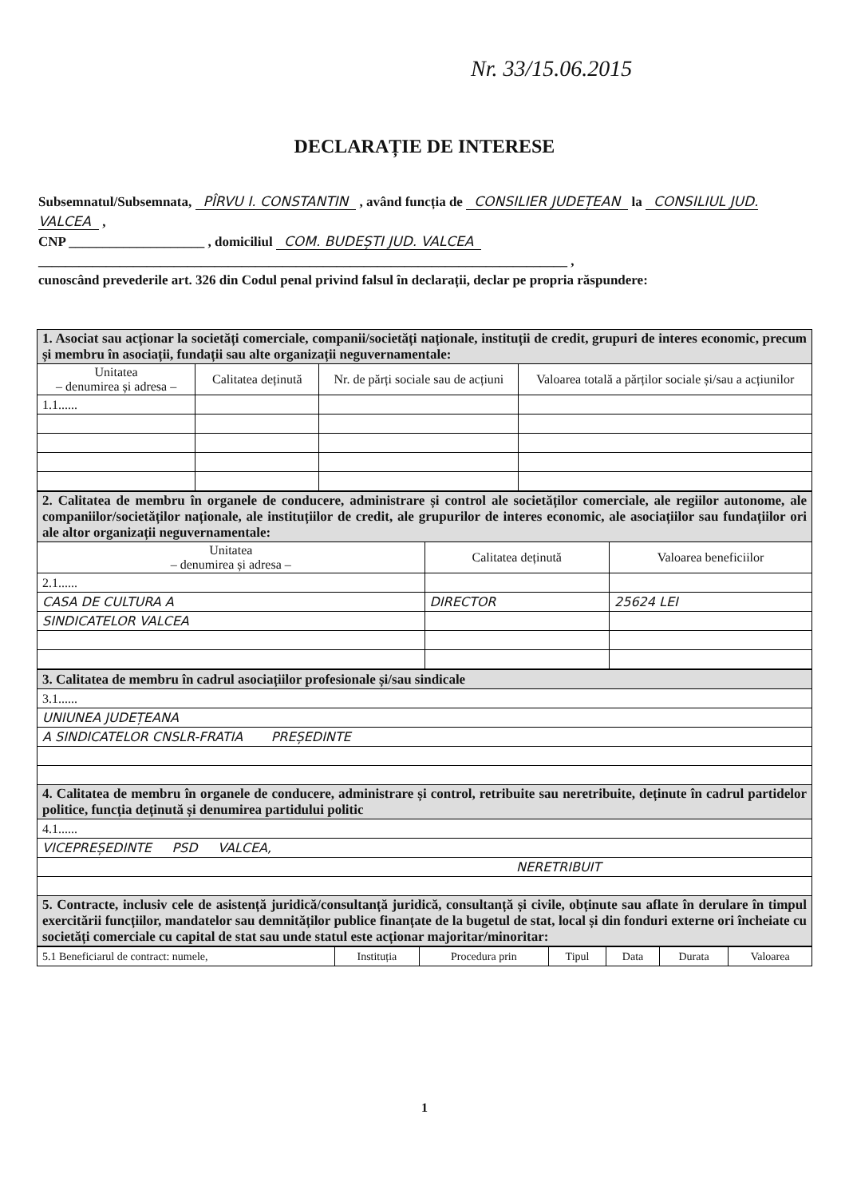Nr. 33/15.06.2015
DECLARAȚIE DE INTERESE
Subsemnatul/Subsemnata, PÎRVU I. CONSTANTIN , având funcția de CONSILIER JUDEȚEAN la CONSILIUL JUD. VALCEA ,
CNP ____________________ , domiciliul COM. BUDEȘTI JUD. VALCEA
______________________________________________________________________________ ,
cunoscând prevederile art. 326 din Codul penal privind falsul în declarații, declar pe propria răspundere:
| 1. Asociat sau acționar la societăți comerciale, companii/societăți naționale, instituții de credit, grupuri de interes economic, precum și membru în asociații, fundații sau alte organizații neguvernamentale: | | | |
| Unitatea – denumirea și adresa – | Calitatea deținută | Nr. de părți sociale sau de acțiuni | Valoarea totală a părților sociale și/sau a acțiunilor |
| 1.1...... | | | |
| 2. Calitatea de membru în organele de conducere, administrare și control ale societăților comerciale, ale regiilor autonome, ale companiilor/societăților naționale, ale instituțiilor de credit, ale grupurilor de interes economic, ale asociațiilor sau fundațiilor ori ale altor organizații neguvernamentale: | | |
| Unitatea – denumirea și adresa – | Calitatea deținută | Valoarea beneficiilor |
| 2.1...... | | |
| CASA DE CULTURA A | DIRECTOR | 25624 LEI |
| SINDICATELOR VALCEA | | |
| 3. Calitatea de membru în cadrul asociațiilor profesionale și/sau sindicale |
| 3.1...... |
| UNIUNEA JUDEȚEANA |
| A SINDICATELOR CNSLR-FRATIA PREȘEDINTE |
| 4. Calitatea de membru în organele de conducere, administrare și control, retribuite sau neretribuite, deținute în cadrul partidelor politice, funcția deținută și denumirea partidului politic |
| 4.1...... |
| VICEPREȘEDINTE PSD VALCEA, |
| NERETRIBUIT |
| 5. Contracte, inclusiv cele de asistență juridică/consultanță juridică, consultanță și civile, obținute sau aflate în derulare în timpul exercitării funcțiilor, mandatelor sau demnităților publice finanțate de la bugetul de stat, local și din fonduri externe ori încheiate cu societăți comerciale cu capital de stat sau unde statul este acționar majoritar/minoritar: |
| 5.1 Beneficiarul de contract: numele, | Instituția | Procedura prin | Tipul | Data | Durata | Valoarea |
1